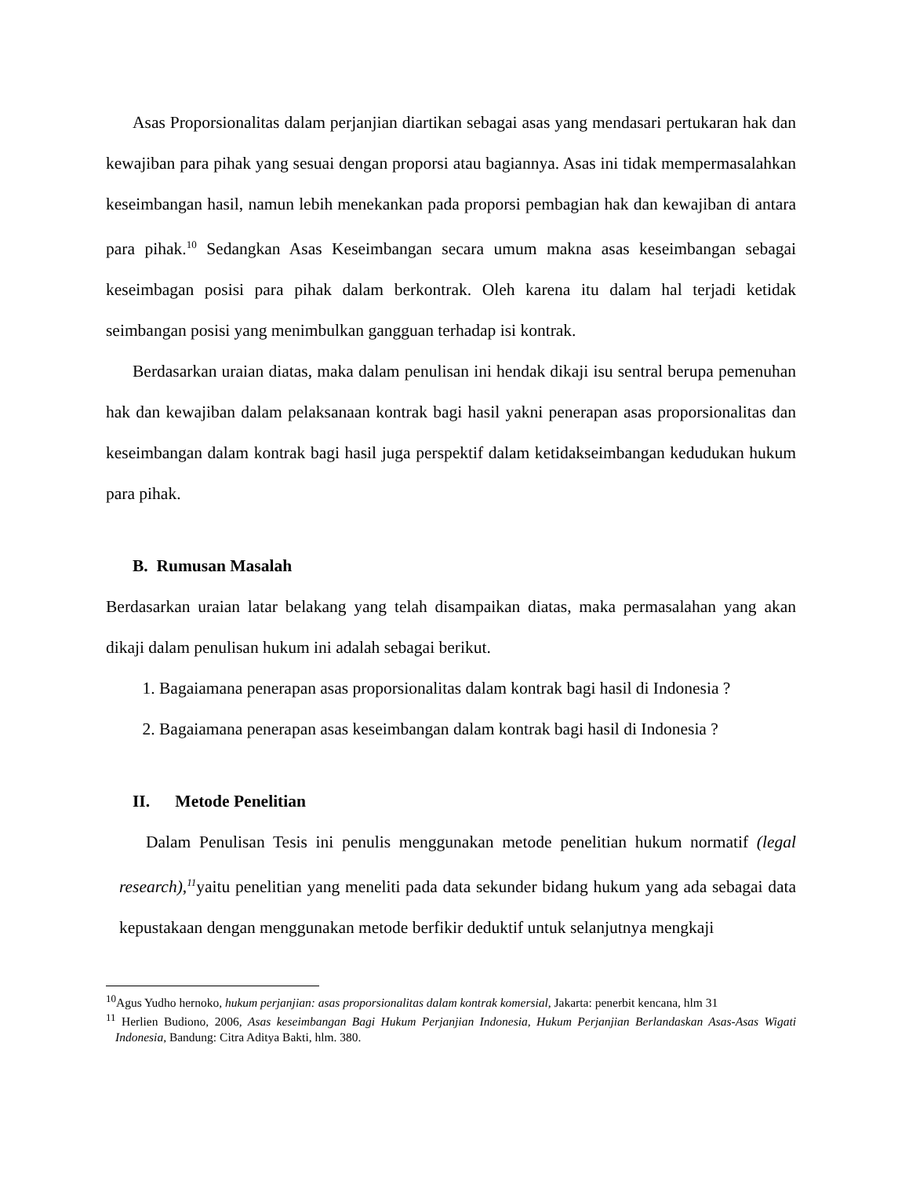Asas Proporsionalitas dalam perjanjian diartikan sebagai asas yang mendasari pertukaran hak dan kewajiban para pihak yang sesuai dengan proporsi atau bagiannya. Asas ini tidak mempermasalahkan keseimbangan hasil, namun lebih menekankan pada proporsi pembagian hak dan kewajiban di antara para pihak.<sup>10</sup> Sedangkan Asas Keseimbangan secara umum makna asas keseimbangan sebagai keseimbagan posisi para pihak dalam berkontrak. Oleh karena itu dalam hal terjadi ketidak seimbangan posisi yang menimbulkan gangguan terhadap isi kontrak.
Berdasarkan uraian diatas, maka dalam penulisan ini hendak dikaji isu sentral berupa pemenuhan hak dan kewajiban dalam pelaksanaan kontrak bagi hasil yakni penerapan asas proporsionalitas dan keseimbangan dalam kontrak bagi hasil juga perspektif dalam ketidakseimbangan kedudukan hukum para pihak.
B. Rumusan Masalah
Berdasarkan uraian latar belakang yang telah disampaikan diatas, maka permasalahan yang akan dikaji dalam penulisan hukum ini adalah sebagai berikut.
1. Bagaiamana penerapan asas proporsionalitas dalam kontrak bagi hasil di Indonesia ?
2. Bagaiamana penerapan asas keseimbangan dalam kontrak bagi hasil di Indonesia ?
II. Metode Penelitian
Dalam Penulisan Tesis ini penulis menggunakan metode penelitian hukum normatif (legal research),<sup>11</sup>yaitu penelitian yang meneliti pada data sekunder bidang hukum yang ada sebagai data kepustakaan dengan menggunakan metode berfikir deduktif untuk selanjutnya mengkaji
<sup>10</sup> Agus Yudho hernoko, hukum perjanjian: asas proporsionalitas dalam kontrak komersial, Jakarta: penerbit kencana, hlm 31
<sup>11</sup> Herlien Budiono, 2006, Asas keseimbangan Bagi Hukum Perjanjian Indonesia, Hukum Perjanjian Berlandaskan Asas-Asas Wigati Indonesia, Bandung: Citra Aditya Bakti, hlm. 380.